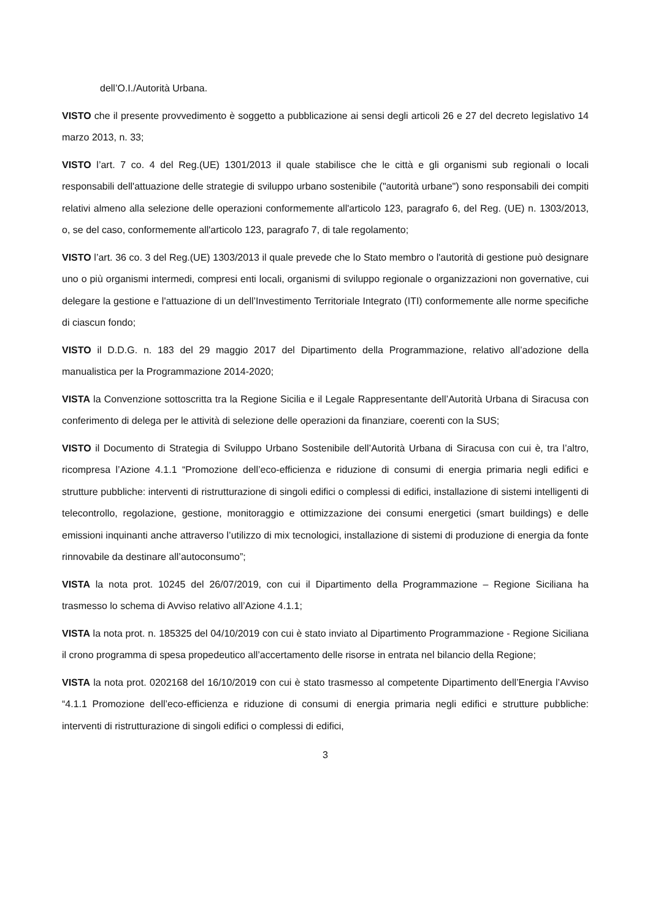dell’O.I./Autorità Urbana.
VISTO che il presente provvedimento è soggetto a pubblicazione ai sensi degli articoli 26 e 27 del decreto legislativo 14 marzo 2013, n. 33;
VISTO l’art. 7 co. 4 del Reg.(UE) 1301/2013 il quale stabilisce che le città e gli organismi sub regionali o locali responsabili dell'attuazione delle strategie di sviluppo urbano sostenibile ("autorità urbane") sono responsabili dei compiti relativi almeno alla selezione delle operazioni conformemente all'articolo 123, paragrafo 6, del Reg. (UE) n. 1303/2013, o, se del caso, conformemente all'articolo 123, paragrafo 7, di tale regolamento;
VISTO l’art. 36 co. 3 del Reg.(UE) 1303/2013 il quale prevede che lo Stato membro o l'autorità di gestione può designare uno o più organismi intermedi, compresi enti locali, organismi di sviluppo regionale o organizzazioni non governative, cui delegare la gestione e l'attuazione di un dell’Investimento Territoriale Integrato (ITI) conformemente alle norme specifiche di ciascun fondo;
VISTO il D.D.G. n. 183 del 29 maggio 2017 del Dipartimento della Programmazione, relativo all’adozione della manualistica per la Programmazione 2014-2020;
VISTA la Convenzione sottoscritta tra la Regione Sicilia e il Legale Rappresentante dell’Autorità Urbana di Siracusa con conferimento di delega per le attività di selezione delle operazioni da finanziare, coerenti con la SUS;
VISTO il Documento di Strategia di Sviluppo Urbano Sostenibile dell’Autorità Urbana di Siracusa con cui è, tra l’altro, ricompresa l’Azione 4.1.1 “Promozione dell’eco-efficienza e riduzione di consumi di energia primaria negli edifici e strutture pubbliche: interventi di ristrutturazione di singoli edifici o complessi di edifici, installazione di sistemi intelligenti di telecontrollo, regolazione, gestione, monitoraggio e ottimizzazione dei consumi energetici (smart buildings) e delle emissioni inquinanti anche attraverso l’utilizzo di mix tecnologici, installazione di sistemi di produzione di energia da fonte rinnovabile da destinare all’autoconsumo”;
VISTA la nota prot. 10245 del 26/07/2019, con cui il Dipartimento della Programmazione – Regione Siciliana ha trasmesso lo schema di Avviso relativo all’Azione 4.1.1;
VISTA la nota prot. n. 185325 del 04/10/2019 con cui è stato inviato al Dipartimento Programmazione - Regione Siciliana il crono programma di spesa propedeutico all’accertamento delle risorse in entrata nel bilancio della Regione;
VISTA la nota prot. 0202168 del 16/10/2019 con cui è stato trasmesso al competente Dipartimento dell’Energia l’Avviso “4.1.1 Promozione dell’eco-efficienza e riduzione di consumi di energia primaria negli edifici e strutture pubbliche: interventi di ristrutturazione di singoli edifici o complessi di edifici,
3